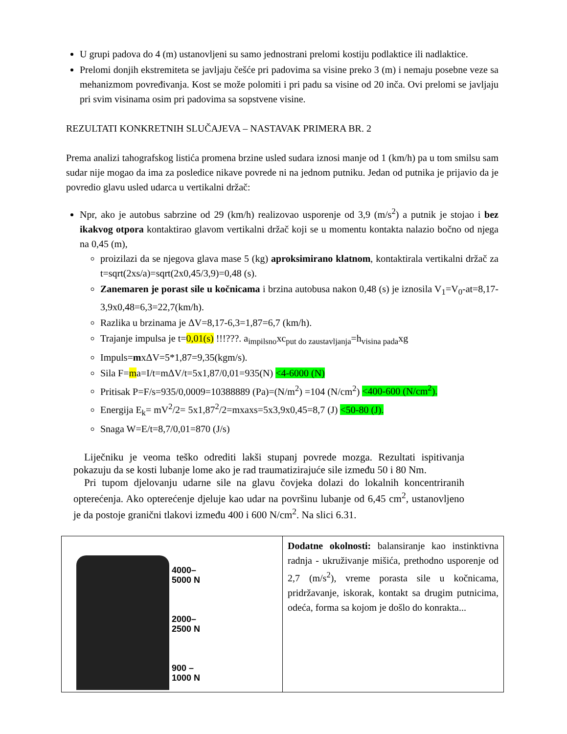U grupi padova do 4 (m) ustanovljeni su samo jednostrani prelomi kostiju podlaktice ili nadlaktice.
Prelomi donjih ekstremiteta se javljaju češće pri padovima sa visine preko 3 (m) i nemaju posebne veze sa mehanizmom povređivanja. Kost se može polomiti i pri padu sa visine od 20 inča. Ovi prelomi se javljaju pri svim visinama osim pri padovima sa sopstvene visine.
REZULTATI KONKRETNIH SLUČAJEVA – NASTAVAK PRIMERA BR. 2
Prema analizi tahografskog listića promena brzine usled sudara iznosi manje od 1 (km/h) pa u tom smilsu sam sudar nije mogao da ima za posledice nikave povrede ni na jednom putniku. Jedan od putnika je prijavio da je povredio glavu usled udarca u vertikalni držač:
Npr, ako je autobus sabrzine od 29 (km/h) realizovao usporenje od 3,9 (m/s<sup>2</sup>) a putnik je stojao i bez ikakvog otpora kontaktirao glavom vertikalni držač koji se u momentu kontakta nalazio bočno od njega na 0,45 (m),
proizilazi da se njegova glava mase 5 (kg) aproksimirano klatnom, kontaktirala vertikalni držač za t=sqrt(2xs/a)=sqrt(2x0,45/3,9)=0,48 (s).
Zanemaren je porast sile u kočnicama i brzina autobusa nakon 0,48 (s) je iznosila V<sub>1</sub>=V<sub>0</sub>-at=8,17-3,9x0,48=6,3=22,7(km/h).
Razlika u brzinama je ΔV=8,17-6,3=1,87=6,7 (km/h).
Trajanje impulsa je t=0,01(s) !!!???. a<sub>impilsno</sub>xc<sub>put do zaustavljanja</sub>=h<sub>visina pada</sub>xg
Impuls=mxΔV=5*1,87=9,35(kgm/s).
Sila F=ma=I/t=mΔV/t=5x1,87/0,01=935(N) <4-6000 (N)
Pritisak P=F/s=935/0,0009=10388889 (Pa)=(N/m<sup>2</sup>) =104 (N/cm<sup>2</sup>) <400-600 (N/cm<sup>2</sup>).
Energija E<sub>k</sub>= mV<sup>2</sup>/2= 5x1,87<sup>2</sup>/2=mxaxs=5x3,9x0,45=8,7 (J) <50-80 (J).
Snaga W=E/t=8,7/0,01=870 (J/s)
Liječniku je veoma teško odrediti lakši stupanj povrede mozga. Rezultati ispitivanja pokazuju da se kosti lubanje lome ako je rad traumatizirajuće sile između 50 i 80 Nm.
Pri tupom djelovanju udarne sile na glavu čovjeka dolazi do lokalnih koncentriranih opterećenja. Ako opterećenje djeluje kao udar na površinu lubanje od 6,45 cm<sup>2</sup>, ustanovljeno je da postoje granični tlakovi između 400 i 600 N/cm<sup>2</sup>. Na slici 6.31.
| 4000– 5000 N 2000– 2500 N 900 – 1000 N | Dodatne okolnosti: balansiranje kao instinktivna radnja - ukruživanje mišića, prethodno usporenje od 2,7 (m/s<sup>2</sup>), vreme porasta sile u kočnicama, pridržavanje, iskorak, kontakt sa drugim putnicima, odeća, forma sa kojom je došlo do konrakta... |